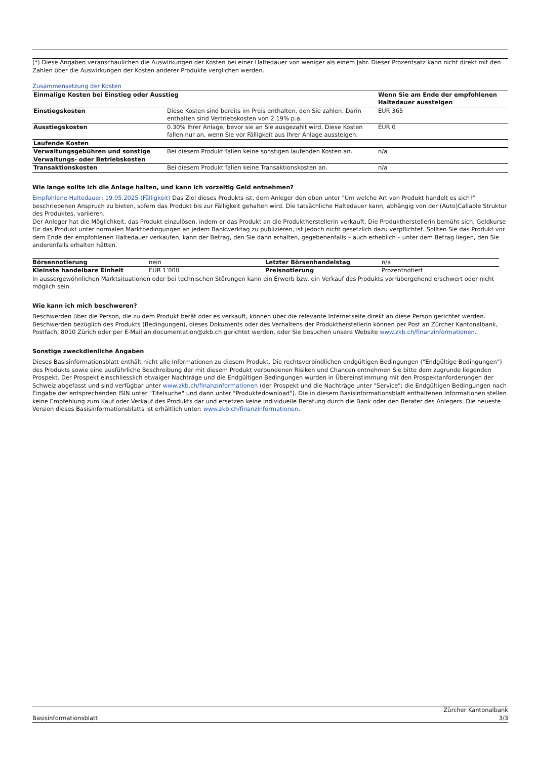(*) Diese Angaben veranschaulichen die Auswirkungen der Kosten bei einer Haltedauer von weniger als einem Jahr. Dieser Prozentsatz kann nicht direkt mit den Zahlen über die Auswirkungen der Kosten anderer Produkte verglichen werden.
Zusammensetzung der Kosten
| Einmalige Kosten bei Einstieg oder Ausstieg | | Wenn Sie am Ende der empfohlenen Haltedauer aussteigen |
| --- | --- | --- |
| Einstiegskosten | Diese Kosten sind bereits im Preis enthalten, den Sie zahlen. Darin enthalten sind Vertriebskosten von 2.19% p.a. | EUR 365 |
| Ausstiegskosten | 0.30% Ihrer Anlage, bevor sie an Sie ausgezahlt wird. Diese Kosten fallen nur an, wenn Sie vor Fälligkeit aus Ihrer Anlage aussteigen. | EUR 0 |
| Laufende Kosten | | |
| Verwaltungsgebühren und sonstige Verwaltungs- oder Betriebskosten | Bei diesem Produkt fallen keine sonstigen laufenden Kosten an. | n/a |
| Transaktionskosten | Bei diesem Produkt fallen keine Transaktionskosten an. | n/a |
Wie lange sollte ich die Anlage halten, und kann ich vorzeitig Geld entnehmen?
Empfohlene Haltedauer: 19.05.2025 (Fälligkeit) Das Ziel dieses Produkts ist, dem Anleger den oben unter "Um welche Art von Produkt handelt es sich?" beschriebenen Anspruch zu bieten, sofern das Produkt bis zur Fälligkeit gehalten wird. Die tatsächliche Haltedauer kann, abhängig von der (Auto)Callable Struktur des Produktes, variieren.
Der Anleger hat die Möglichkeit, das Produkt einzulösen, indem er das Produkt an die Produktherstellerin verkauft. Die Produktherstellerin bemüht sich, Geldkurse für das Produkt unter normalen Marktbedingungen an jedem Bankwerktag zu publizieren, ist jedoch nicht gesetzlich dazu verpflichtet. Sollten Sie das Produkt vor dem Ende der empfohlenen Haltedauer verkaufen, kann der Betrag, den Sie dann erhalten, gegebenenfalls – auch erheblich – unter dem Betrag liegen, den Sie anderenfalls erhalten hätten.
| Börsennotierung | nein | Letzter Börsenhandelstag | n/a |
| Kleinste handelbare Einheit | EUR 1’000 | Preisnotierung | Prozentnotiert |
In aussergewöhnlichen Marktsituationen oder bei technischen Störungen kann ein Erwerb bzw. ein Verkauf des Produkts vorrübergehend erschwert oder nicht möglich sein.
Wie kann ich mich beschweren?
Beschwerden über die Person, die zu dem Produkt berät oder es verkauft, können über die relevante Internetseite direkt an diese Person gerichtet werden. Beschwerden bezüglich des Produkts (Bedingungen), dieses Dokuments oder des Verhaltens der Produktherstellerin können per Post an Zürcher Kantonalbank, Postfach, 8010 Zürich oder per E-Mail an documentation@zkb.ch gerichtet werden, oder Sie besuchen unsere Website www.zkb.ch/finanzinformationen.
Sonstige zweckdienliche Angaben
Dieses Basisinformationsblatt enthält nicht alle Informationen zu diesem Produkt. Die rechtsverbindlichen endgültigen Bedingungen ("Endgültige Bedingungen") des Produkts sowie eine ausführliche Beschreibung der mit diesem Produkt verbundenen Risiken und Chancen entnehmen Sie bitte dem zugrunde liegenden Prospekt. Der Prospekt einschliesslich etwaiger Nachträge und die Endgültigen Bedingungen wurden in Übereinstimmung mit den Prospektanforderungen der Schweiz abgefasst und sind verfügbar unter www.zkb.ch/finanzinformationen (der Prospekt und die Nachträge unter "Service"; die Endgültigen Bedingungen nach Eingabe der entsprechenden ISIN unter "Titelsuche" und dann unter "Produktedownload"). Die in diesem Basisinformationsblatt enthaltenen Informationen stellen keine Empfehlung zum Kauf oder Verkauf des Produkts dar und ersetzen keine individuelle Beratung durch die Bank oder den Berater des Anlegers. Die neueste Version dieses Basisinformationsblatts ist erhältlich unter: www.zkb.ch/finanzinformationen.
Zürcher Kantonalbank
Basisinformationsblatt 3/3